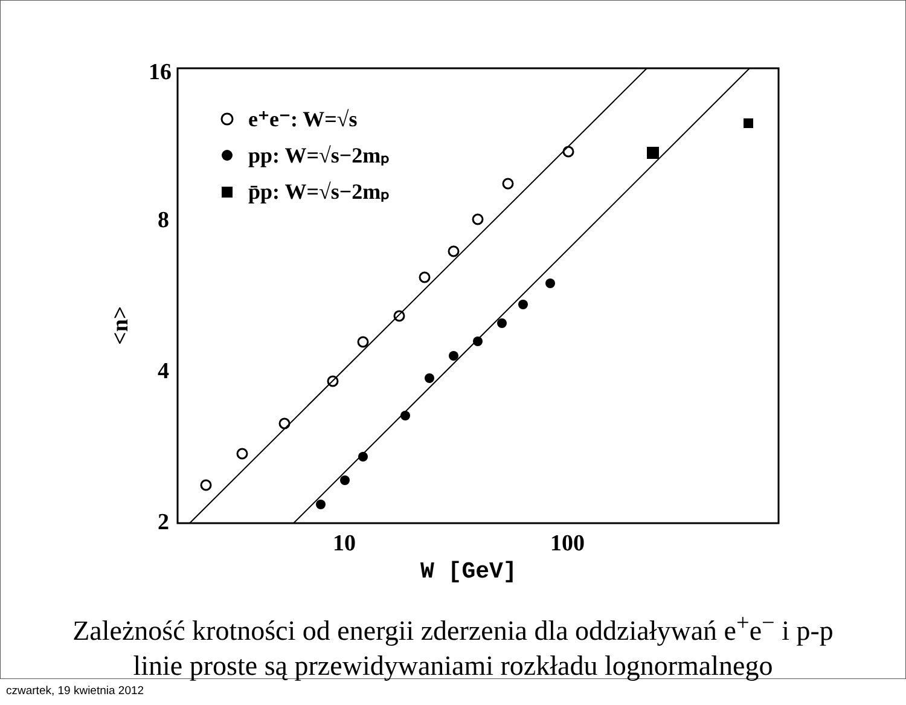16
8
4
2
10
100
W [GeV]
<n>
e⁺e⁻: W=√s
pp: W=√s−2mₚ
p̄p: W=√s−2mₚ
Zależność krotności od energii zderzenia dla oddziaływań e<sup>+</sup>e<sup>−</sup> i p-p
linie proste są przewidywaniami rozkładu lognormalnego
czwartek, 19 kwietnia 2012